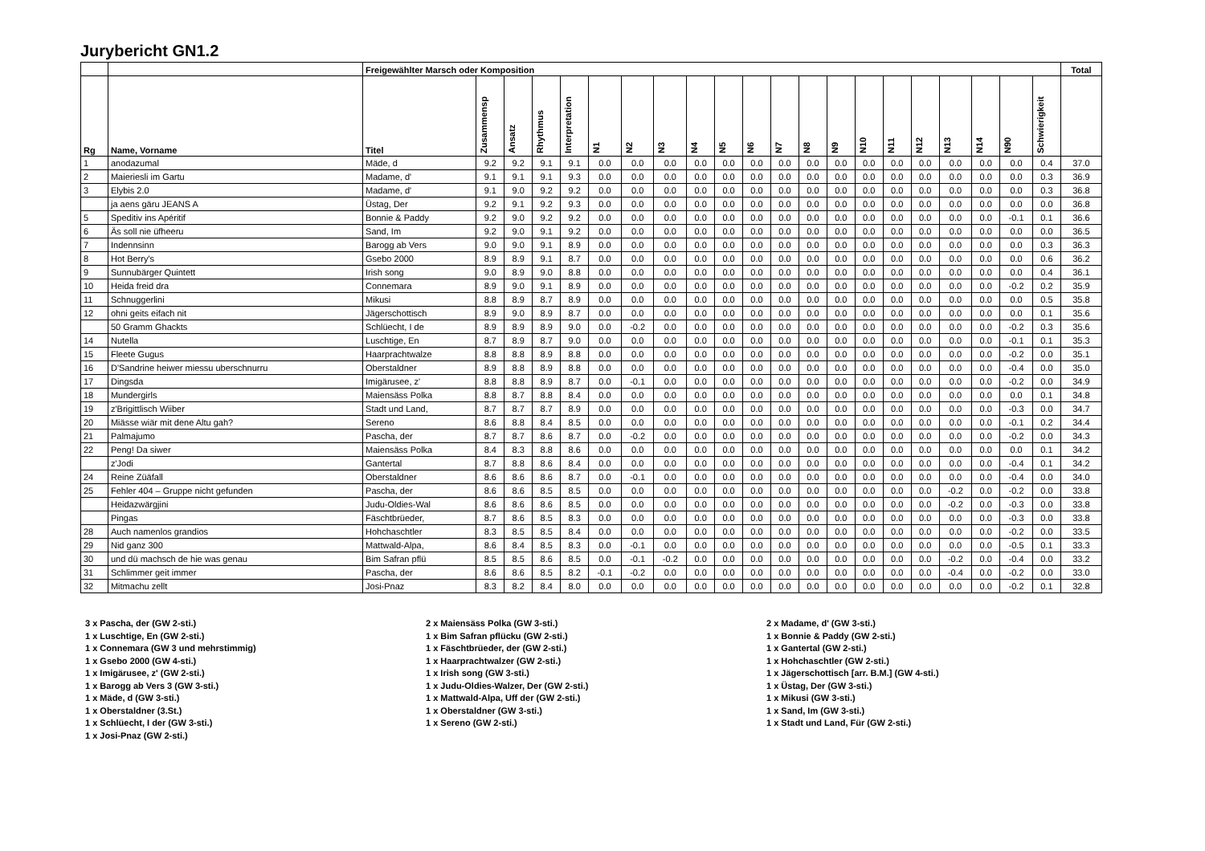Jurybericht GN1.2
| | | Freigewählter Marsch oder Komposition | | | | | | | | | | | | | | | | | | | | | Total |
| --- | --- | --- | --- | --- | --- | --- | --- | --- | --- | --- | --- | --- | --- | --- | --- | --- | --- | --- | --- | --- | --- | --- | --- |
| Rg | Name, Vorname | Titel | Zusammensp | Ansatz | Rhythmus | Interpretation | N1 | N2 | N3 | N4 | N5 | N6 | N7 | N8 | N9 | N10 | N11 | N12 | N13 | N14 | N90 | Schwierigkeit | |
| 1 | anodazumal | Mäde, d | 9.2 | 9.2 | 9.1 | 9.1 | 0.0 | 0.0 | 0.0 | 0.0 | 0.0 | 0.0 | 0.0 | 0.0 | 0.0 | 0.0 | 0.0 | 0.0 | 0.0 | 0.0 | 0.0 | 0.4 | 37.0 |
| 2 | Maieriesli im Gartu | Madame, d' | 9.1 | 9.1 | 9.1 | 9.3 | 0.0 | 0.0 | 0.0 | 0.0 | 0.0 | 0.0 | 0.0 | 0.0 | 0.0 | 0.0 | 0.0 | 0.0 | 0.0 | 0.0 | 0.0 | 0.3 | 36.9 |
| 3 | Elybis 2.0 | Madame, d' | 9.1 | 9.0 | 9.2 | 9.2 | 0.0 | 0.0 | 0.0 | 0.0 | 0.0 | 0.0 | 0.0 | 0.0 | 0.0 | 0.0 | 0.0 | 0.0 | 0.0 | 0.0 | 0.0 | 0.3 | 36.8 |
| | ja aens gäru JEANS A | Üstag, Der | 9.2 | 9.1 | 9.2 | 9.3 | 0.0 | 0.0 | 0.0 | 0.0 | 0.0 | 0.0 | 0.0 | 0.0 | 0.0 | 0.0 | 0.0 | 0.0 | 0.0 | 0.0 | 0.0 | 0.0 | 36.8 |
| 5 | Speditiv ins Apéritif | Bonnie & Paddy | 9.2 | 9.0 | 9.2 | 9.2 | 0.0 | 0.0 | 0.0 | 0.0 | 0.0 | 0.0 | 0.0 | 0.0 | 0.0 | 0.0 | 0.0 | 0.0 | 0.0 | 0.0 | -0.1 | 0.1 | 36.6 |
| 6 | Äs soll nie üfheeru | Sand, Im | 9.2 | 9.0 | 9.1 | 9.2 | 0.0 | 0.0 | 0.0 | 0.0 | 0.0 | 0.0 | 0.0 | 0.0 | 0.0 | 0.0 | 0.0 | 0.0 | 0.0 | 0.0 | 0.0 | 0.0 | 36.5 |
| 7 | Indennsinn | Barogg ab Vers | 9.0 | 9.0 | 9.1 | 8.9 | 0.0 | 0.0 | 0.0 | 0.0 | 0.0 | 0.0 | 0.0 | 0.0 | 0.0 | 0.0 | 0.0 | 0.0 | 0.0 | 0.0 | 0.0 | 0.3 | 36.3 |
| 8 | Hot Berry's | Gsebo 2000 | 8.9 | 8.9 | 9.1 | 8.7 | 0.0 | 0.0 | 0.0 | 0.0 | 0.0 | 0.0 | 0.0 | 0.0 | 0.0 | 0.0 | 0.0 | 0.0 | 0.0 | 0.0 | 0.0 | 0.6 | 36.2 |
| 9 | Sunnubärger Quintett | Irish song | 9.0 | 8.9 | 9.0 | 8.8 | 0.0 | 0.0 | 0.0 | 0.0 | 0.0 | 0.0 | 0.0 | 0.0 | 0.0 | 0.0 | 0.0 | 0.0 | 0.0 | 0.0 | 0.0 | 0.4 | 36.1 |
| 10 | Heida freid dra | Connemara | 8.9 | 9.0 | 9.1 | 8.9 | 0.0 | 0.0 | 0.0 | 0.0 | 0.0 | 0.0 | 0.0 | 0.0 | 0.0 | 0.0 | 0.0 | 0.0 | 0.0 | 0.0 | -0.2 | 0.2 | 35.9 |
| 11 | Schnuggerlini | Mikusi | 8.8 | 8.9 | 8.7 | 8.9 | 0.0 | 0.0 | 0.0 | 0.0 | 0.0 | 0.0 | 0.0 | 0.0 | 0.0 | 0.0 | 0.0 | 0.0 | 0.0 | 0.0 | 0.0 | 0.5 | 35.8 |
| 12 | ohni geits eifach nit | Jägerschottisch | 8.9 | 9.0 | 8.9 | 8.7 | 0.0 | 0.0 | 0.0 | 0.0 | 0.0 | 0.0 | 0.0 | 0.0 | 0.0 | 0.0 | 0.0 | 0.0 | 0.0 | 0.0 | 0.0 | 0.1 | 35.6 |
| | 50 Gramm Ghackts | Schlüecht, I de | 8.9 | 8.9 | 8.9 | 9.0 | 0.0 | -0.2 | 0.0 | 0.0 | 0.0 | 0.0 | 0.0 | 0.0 | 0.0 | 0.0 | 0.0 | 0.0 | 0.0 | 0.0 | -0.2 | 0.3 | 35.6 |
| 14 | Nutella | Luschtige, En | 8.7 | 8.9 | 8.7 | 9.0 | 0.0 | 0.0 | 0.0 | 0.0 | 0.0 | 0.0 | 0.0 | 0.0 | 0.0 | 0.0 | 0.0 | 0.0 | 0.0 | 0.0 | -0.1 | 0.1 | 35.3 |
| 15 | Fleete Gugus | Haarprachtwalze | 8.8 | 8.8 | 8.9 | 8.8 | 0.0 | 0.0 | 0.0 | 0.0 | 0.0 | 0.0 | 0.0 | 0.0 | 0.0 | 0.0 | 0.0 | 0.0 | 0.0 | 0.0 | -0.2 | 0.0 | 35.1 |
| 16 | D'Sandrine heiwer miessu uberschnurru | Oberstaldner | 8.9 | 8.8 | 8.9 | 8.8 | 0.0 | 0.0 | 0.0 | 0.0 | 0.0 | 0.0 | 0.0 | 0.0 | 0.0 | 0.0 | 0.0 | 0.0 | 0.0 | 0.0 | -0.4 | 0.0 | 35.0 |
| 17 | Dingsda | Imigärusee, z' | 8.8 | 8.8 | 8.9 | 8.7 | 0.0 | -0.1 | 0.0 | 0.0 | 0.0 | 0.0 | 0.0 | 0.0 | 0.0 | 0.0 | 0.0 | 0.0 | 0.0 | 0.0 | -0.2 | 0.0 | 34.9 |
| 18 | Mundergirls | Maiensäss Polka | 8.8 | 8.7 | 8.8 | 8.4 | 0.0 | 0.0 | 0.0 | 0.0 | 0.0 | 0.0 | 0.0 | 0.0 | 0.0 | 0.0 | 0.0 | 0.0 | 0.0 | 0.0 | 0.0 | 0.1 | 34.8 |
| 19 | z'Brigittlisch Wiiber | Stadt und Land, | 8.7 | 8.7 | 8.7 | 8.9 | 0.0 | 0.0 | 0.0 | 0.0 | 0.0 | 0.0 | 0.0 | 0.0 | 0.0 | 0.0 | 0.0 | 0.0 | 0.0 | 0.0 | -0.3 | 0.0 | 34.7 |
| 20 | Miässe wiär mit dene Altu gah? | Sereno | 8.6 | 8.8 | 8.4 | 8.5 | 0.0 | 0.0 | 0.0 | 0.0 | 0.0 | 0.0 | 0.0 | 0.0 | 0.0 | 0.0 | 0.0 | 0.0 | 0.0 | 0.0 | -0.1 | 0.2 | 34.4 |
| 21 | Palmajumo | Pascha, der | 8.7 | 8.7 | 8.6 | 8.7 | 0.0 | -0.2 | 0.0 | 0.0 | 0.0 | 0.0 | 0.0 | 0.0 | 0.0 | 0.0 | 0.0 | 0.0 | 0.0 | 0.0 | -0.2 | 0.0 | 34.3 |
| 22 | Peng! Da siwer | Maiensäss Polka | 8.4 | 8.3 | 8.8 | 8.6 | 0.0 | 0.0 | 0.0 | 0.0 | 0.0 | 0.0 | 0.0 | 0.0 | 0.0 | 0.0 | 0.0 | 0.0 | 0.0 | 0.0 | 0.0 | 0.1 | 34.2 |
| | z'Jodi | Gantertal | 8.7 | 8.8 | 8.6 | 8.4 | 0.0 | 0.0 | 0.0 | 0.0 | 0.0 | 0.0 | 0.0 | 0.0 | 0.0 | 0.0 | 0.0 | 0.0 | 0.0 | 0.0 | -0.4 | 0.1 | 34.2 |
| 24 | Reine Züäfall | Oberstaldner | 8.6 | 8.6 | 8.6 | 8.7 | 0.0 | -0.1 | 0.0 | 0.0 | 0.0 | 0.0 | 0.0 | 0.0 | 0.0 | 0.0 | 0.0 | 0.0 | 0.0 | 0.0 | -0.4 | 0.0 | 34.0 |
| 25 | Fehler 404 – Gruppe nicht gefunden | Pascha, der | 8.6 | 8.6 | 8.5 | 8.5 | 0.0 | 0.0 | 0.0 | 0.0 | 0.0 | 0.0 | 0.0 | 0.0 | 0.0 | 0.0 | 0.0 | 0.0 | -0.2 | 0.0 | -0.2 | 0.0 | 33.8 |
| | Heidazwärgjini | Judu-Oldies-Wal | 8.6 | 8.6 | 8.6 | 8.5 | 0.0 | 0.0 | 0.0 | 0.0 | 0.0 | 0.0 | 0.0 | 0.0 | 0.0 | 0.0 | 0.0 | 0.0 | -0.2 | 0.0 | -0.3 | 0.0 | 33.8 |
| | Pingas | Fäschtbrüeder, | 8.7 | 8.6 | 8.5 | 8.3 | 0.0 | 0.0 | 0.0 | 0.0 | 0.0 | 0.0 | 0.0 | 0.0 | 0.0 | 0.0 | 0.0 | 0.0 | 0.0 | 0.0 | -0.3 | 0.0 | 33.8 |
| 28 | Auch namenlos grandios | Hohchaschtler | 8.3 | 8.5 | 8.5 | 8.4 | 0.0 | 0.0 | 0.0 | 0.0 | 0.0 | 0.0 | 0.0 | 0.0 | 0.0 | 0.0 | 0.0 | 0.0 | 0.0 | 0.0 | -0.2 | 0.0 | 33.5 |
| 29 | Nid ganz 300 | Mattwald-Alpa, | 8.6 | 8.4 | 8.5 | 8.3 | 0.0 | -0.1 | 0.0 | 0.0 | 0.0 | 0.0 | 0.0 | 0.0 | 0.0 | 0.0 | 0.0 | 0.0 | 0.0 | 0.0 | -0.5 | 0.1 | 33.3 |
| 30 | und dü machsch de hie was genau | Bim Safran pflü | 8.5 | 8.5 | 8.6 | 8.5 | 0.0 | -0.1 | -0.2 | 0.0 | 0.0 | 0.0 | 0.0 | 0.0 | 0.0 | 0.0 | 0.0 | 0.0 | -0.2 | 0.0 | -0.4 | 0.0 | 33.2 |
| 31 | Schlimmer geit immer | Pascha, der | 8.6 | 8.6 | 8.5 | 8.2 | -0.1 | -0.2 | 0.0 | 0.0 | 0.0 | 0.0 | 0.0 | 0.0 | 0.0 | 0.0 | 0.0 | 0.0 | -0.4 | 0.0 | -0.2 | 0.0 | 33.0 |
| 32 | Mitmachu zellt | Josi-Pnaz | 8.3 | 8.2 | 8.4 | 8.0 | 0.0 | 0.0 | 0.0 | 0.0 | 0.0 | 0.0 | 0.0 | 0.0 | 0.0 | 0.0 | 0.0 | 0.0 | 0.0 | 0.0 | -0.2 | 0.1 | 32.8 |
3 x Pascha, der (GW 2-sti.)
1 x Luschtige, En (GW 2-sti.)
1 x Connemara (GW 3 und mehrstimmig)
1 x Gsebo 2000 (GW 4-sti.)
1 x Imigärusee, z' (GW 2-sti.)
1 x Barogg ab Vers 3 (GW 3-sti.)
1 x Mäde, d (GW 3-sti.)
1 x Oberstaldner (3.St.)
1 x Schlüecht, I der (GW 3-sti.)
1 x Josi-Pnaz (GW 2-sti.)
2 x Maiensäss Polka (GW 3-sti.)
1 x Bim Safran pflücku (GW 2-sti.)
1 x Fäschtbrüeder, der (GW 2-sti.)
1 x Haarprachtwalzer (GW 2-sti.)
1 x Irish song (GW 3-sti.)
1 x Judu-Oldies-Walzer, Der (GW 2-sti.)
1 x Mattwald-Alpa, Uff der (GW 2-sti.)
1 x Oberstaldner (GW 3-sti.)
1 x Sereno (GW 2-sti.)
2 x Madame, d' (GW 3-sti.)
1 x Bonnie & Paddy (GW 2-sti.)
1 x Gantertal (GW 2-sti.)
1 x Hohchaschtler (GW 2-sti.)
1 x Jägerschottisch [arr. B.M.] (GW 4-sti.)
1 x Üstag, Der (GW 3-sti.)
1 x Mikusi (GW 3-sti.)
1 x Sand, Im (GW 3-sti.)
1 x Stadt und Land, Für (GW 2-sti.)